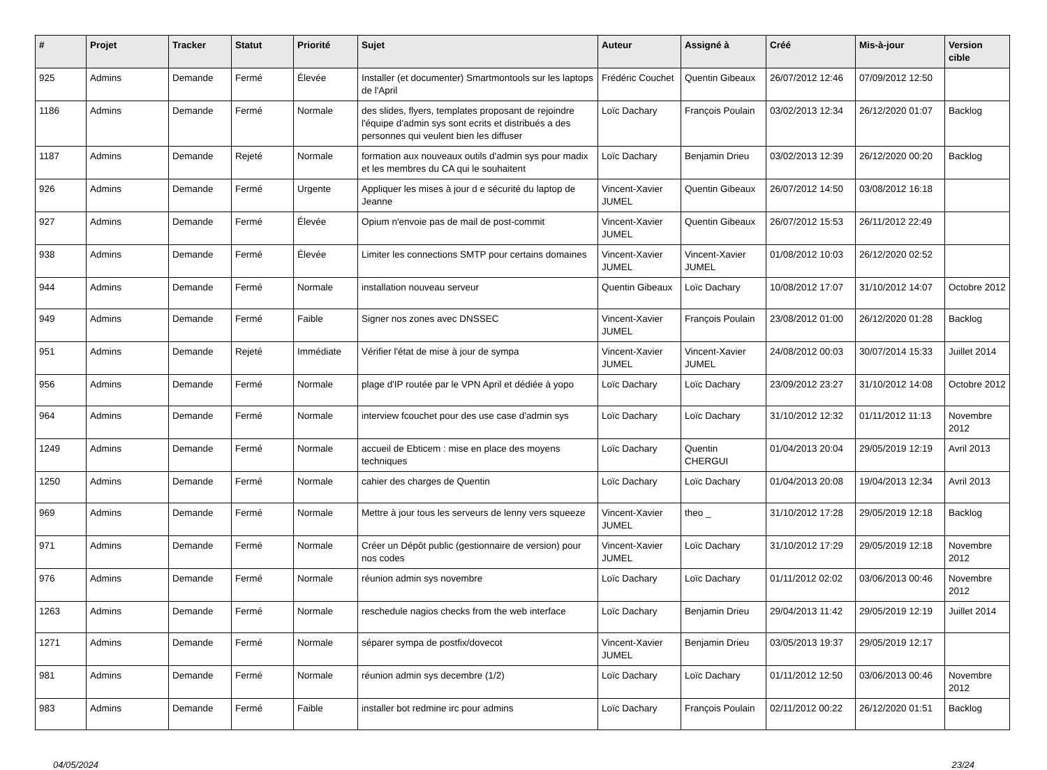| # | Projet | Tracker | Statut | Priorité | Sujet | Auteur | Assigné à | Créé | Mis-à-jour | Version cible |
| --- | --- | --- | --- | --- | --- | --- | --- | --- | --- | --- |
| 925 | Admins | Demande | Fermé | Élevée | Installer (et documenter) Smartmontools sur les laptops de l'April | Frédéric Couchet | Quentin Gibeaux | 26/07/2012 12:46 | 07/09/2012 12:50 | |
| 1186 | Admins | Demande | Fermé | Normale | des slides, flyers, templates proposant de rejoindre l'équipe d'admin sys sont ecrits et distribués a des personnes qui veulent bien les diffuser | Loïc Dachary | François Poulain | 03/02/2013 12:34 | 26/12/2020 01:07 | Backlog |
| 1187 | Admins | Demande | Rejeté | Normale | formation aux nouveaux outils d'admin sys pour madix et les membres du CA qui le souhaitent | Loïc Dachary | Benjamin Drieu | 03/02/2013 12:39 | 26/12/2020 00:20 | Backlog |
| 926 | Admins | Demande | Fermé | Urgente | Appliquer les mises à jour d e sécurité du laptop de Jeanne | Vincent-Xavier JUMEL | Quentin Gibeaux | 26/07/2012 14:50 | 03/08/2012 16:18 | |
| 927 | Admins | Demande | Fermé | Élevée | Opium n'envoie pas de mail de post-commit | Vincent-Xavier JUMEL | Quentin Gibeaux | 26/07/2012 15:53 | 26/11/2012 22:49 | |
| 938 | Admins | Demande | Fermé | Élevée | Limiter les connections SMTP pour certains domaines | Vincent-Xavier JUMEL | Vincent-Xavier JUMEL | 01/08/2012 10:03 | 26/12/2020 02:52 | |
| 944 | Admins | Demande | Fermé | Normale | installation nouveau serveur | Quentin Gibeaux | Loïc Dachary | 10/08/2012 17:07 | 31/10/2012 14:07 | Octobre 2012 |
| 949 | Admins | Demande | Fermé | Faible | Signer nos zones avec DNSSEC | Vincent-Xavier JUMEL | François Poulain | 23/08/2012 01:00 | 26/12/2020 01:28 | Backlog |
| 951 | Admins | Demande | Rejeté | Immédiate | Vérifier l'état de mise à jour de sympa | Vincent-Xavier JUMEL | Vincent-Xavier JUMEL | 24/08/2012 00:03 | 30/07/2014 15:33 | Juillet 2014 |
| 956 | Admins | Demande | Fermé | Normale | plage d'IP routée par le VPN April et dédiée à yopo | Loïc Dachary | Loïc Dachary | 23/09/2012 23:27 | 31/10/2012 14:08 | Octobre 2012 |
| 964 | Admins | Demande | Fermé | Normale | interview fcouchet pour des use case d'admin sys | Loïc Dachary | Loïc Dachary | 31/10/2012 12:32 | 01/11/2012 11:13 | Novembre 2012 |
| 1249 | Admins | Demande | Fermé | Normale | accueil de Ebticem : mise en place des moyens techniques | Loïc Dachary | Quentin CHERGUI | 01/04/2013 20:04 | 29/05/2019 12:19 | Avril 2013 |
| 1250 | Admins | Demande | Fermé | Normale | cahier des charges de Quentin | Loïc Dachary | Loïc Dachary | 01/04/2013 20:08 | 19/04/2013 12:34 | Avril 2013 |
| 969 | Admins | Demande | Fermé | Normale | Mettre à jour tous les serveurs de lenny vers squeeze | Vincent-Xavier JUMEL | theo _ | 31/10/2012 17:28 | 29/05/2019 12:18 | Backlog |
| 971 | Admins | Demande | Fermé | Normale | Créer un Dépôt public (gestionnaire de version) pour nos codes | Vincent-Xavier JUMEL | Loïc Dachary | 31/10/2012 17:29 | 29/05/2019 12:18 | Novembre 2012 |
| 976 | Admins | Demande | Fermé | Normale | réunion admin sys novembre | Loïc Dachary | Loïc Dachary | 01/11/2012 02:02 | 03/06/2013 00:46 | Novembre 2012 |
| 1263 | Admins | Demande | Fermé | Normale | reschedule nagios checks from the web interface | Loïc Dachary | Benjamin Drieu | 29/04/2013 11:42 | 29/05/2019 12:19 | Juillet 2014 |
| 1271 | Admins | Demande | Fermé | Normale | séparer sympa de postfix/dovecot | Vincent-Xavier JUMEL | Benjamin Drieu | 03/05/2013 19:37 | 29/05/2019 12:17 | |
| 981 | Admins | Demande | Fermé | Normale | réunion admin sys decembre (1/2) | Loïc Dachary | Loïc Dachary | 01/11/2012 12:50 | 03/06/2013 00:46 | Novembre 2012 |
| 983 | Admins | Demande | Fermé | Faible | installer bot redmine irc pour admins | Loïc Dachary | François Poulain | 02/11/2012 00:22 | 26/12/2020 01:51 | Backlog |
04/05/2024 23/24